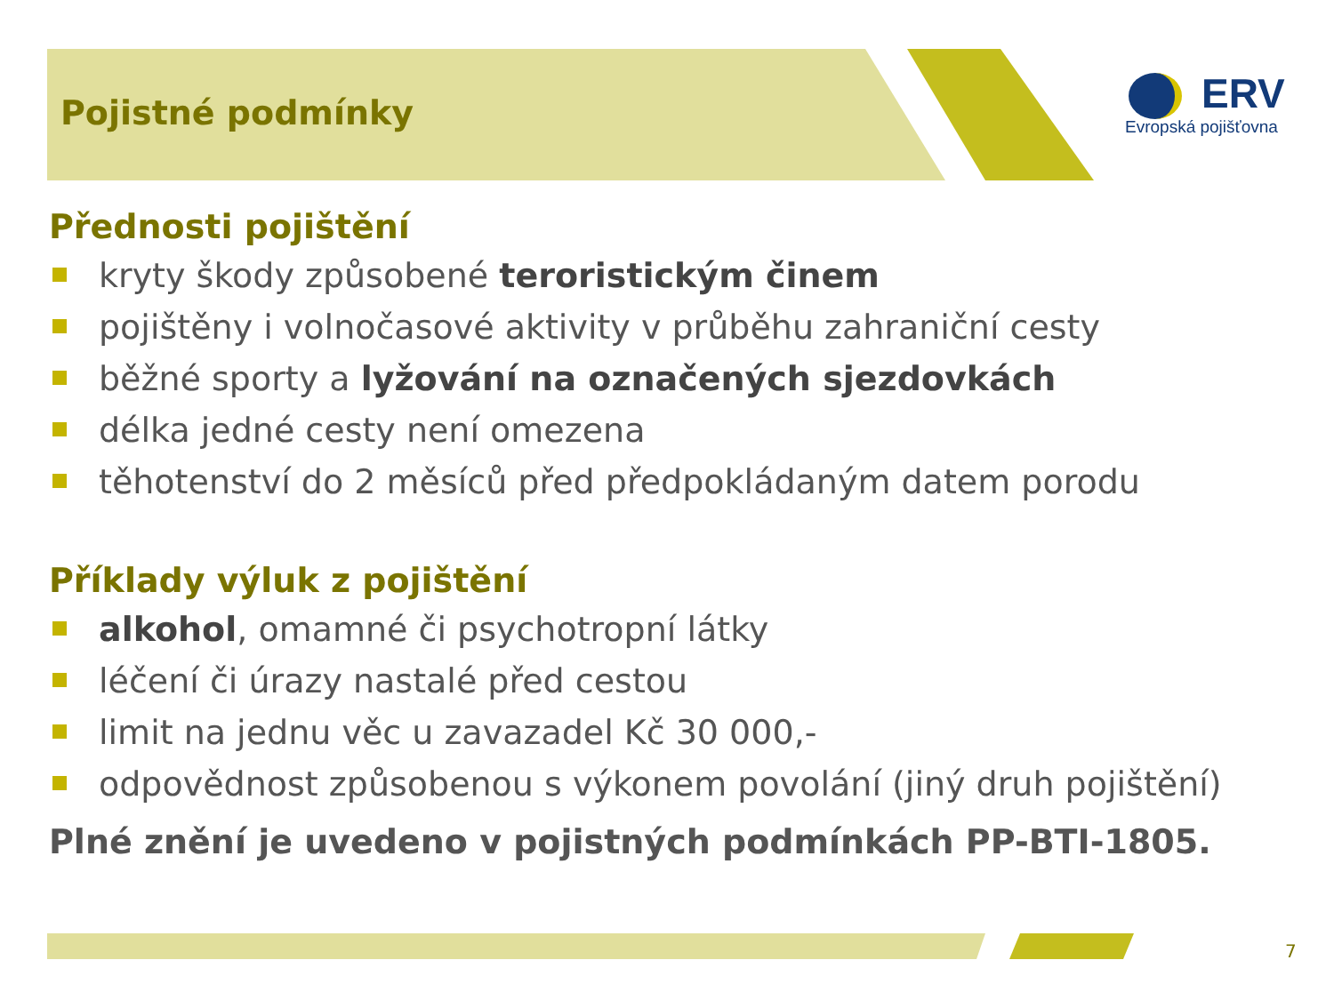Pojistné podmínky
ERV
Evropská pojišťovna
Přednosti pojištění
kryty škody způsobené teroristickým činem
pojištěny i volnočasové aktivity v průběhu zahraniční cesty
běžné sporty a lyžování na označených sjezdovkách
délka jedné cesty není omezena
těhotenství do 2 měsíců před předpokládaným datem porodu
Příklady výluk z pojištění
alkohol, omamné či psychotropní látky
léčení či úrazy nastalé před cestou
limit na jednu věc u zavazadel Kč 30 000,-
odpovědnost způsobenou s výkonem povolání (jiný druh pojištění)
Plné znění je uvedeno v pojistných podmínkách PP-BTI-1805.
7